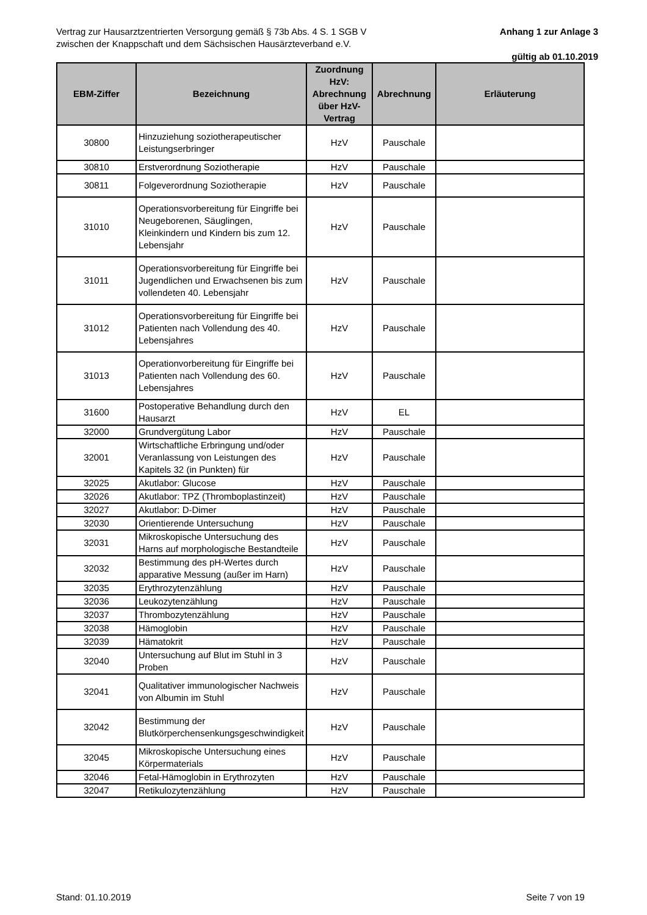Vertrag zur Hausarztzentrierten Versorgung gemäß § 73b Abs. 4 S. 1 SGB V
zwischen der Knappschaft und dem Sächsischen Hausärzteverband e.V.
Anhang 1 zur Anlage 3
gültig ab 01.10.2019
| EBM-Ziffer | Bezeichnung | Zuordnung HzV: Abrechnung über HzV-Vertrag | Abrechnung | Erläuterung |
| --- | --- | --- | --- | --- |
| 30800 | Hinzuziehung soziotherapeutischer Leistungserbringer | HzV | Pauschale | |
| 30810 | Erstverordnung Soziotherapie | HzV | Pauschale | |
| 30811 | Folgeverordnung Soziotherapie | HzV | Pauschale | |
| 31010 | Operationsvorbereitung für Eingriffe bei Neugeborenen, Säuglingen, Kleinkindern und Kindern bis zum 12. Lebensjahr | HzV | Pauschale | |
| 31011 | Operationsvorbereitung für Eingriffe bei Jugendlichen und Erwachsenen bis zum vollendeten 40. Lebensjahr | HzV | Pauschale | |
| 31012 | Operationsvorbereitung für Eingriffe bei Patienten nach Vollendung des 40. Lebensjahres | HzV | Pauschale | |
| 31013 | Operationvorbereitung für Eingriffe bei Patienten nach Vollendung des 60. Lebensjahres | HzV | Pauschale | |
| 31600 | Postoperative Behandlung durch den Hausarzt | HzV | EL | |
| 32000 | Grundvergütung Labor | HzV | Pauschale | |
| 32001 | Wirtschaftliche Erbringung und/oder Veranlassung von Leistungen des Kapitels 32 (in Punkten) für | HzV | Pauschale | |
| 32025 | Akutlabor: Glucose | HzV | Pauschale | |
| 32026 | Akutlabor: TPZ (Thromboplastinzeit) | HzV | Pauschale | |
| 32027 | Akutlabor: D-Dimer | HzV | Pauschale | |
| 32030 | Orientierende Untersuchung | HzV | Pauschale | |
| 32031 | Mikroskopische Untersuchung des Harns auf morphologische Bestandteile | HzV | Pauschale | |
| 32032 | Bestimmung des pH-Wertes durch apparative Messung (außer im Harn) | HzV | Pauschale | |
| 32035 | Erythrozytenzählung | HzV | Pauschale | |
| 32036 | Leukozytenzählung | HzV | Pauschale | |
| 32037 | Thrombozytenzählung | HzV | Pauschale | |
| 32038 | Hämoglobin | HzV | Pauschale | |
| 32039 | Hämatokrit | HzV | Pauschale | |
| 32040 | Untersuchung auf Blut im Stuhl in 3 Proben | HzV | Pauschale | |
| 32041 | Qualitativer immunologischer Nachweis von Albumin im Stuhl | HzV | Pauschale | |
| 32042 | Bestimmung der Blutkörperchensenkungsgeschwindigkeit | HzV | Pauschale | |
| 32045 | Mikroskopische Untersuchung eines Körpermaterials | HzV | Pauschale | |
| 32046 | Fetal-Hämoglobin in Erythrozyten | HzV | Pauschale | |
| 32047 | Retikulozytenzählung | HzV | Pauschale | |
Stand: 01.10.2019 Seite 7 von 19